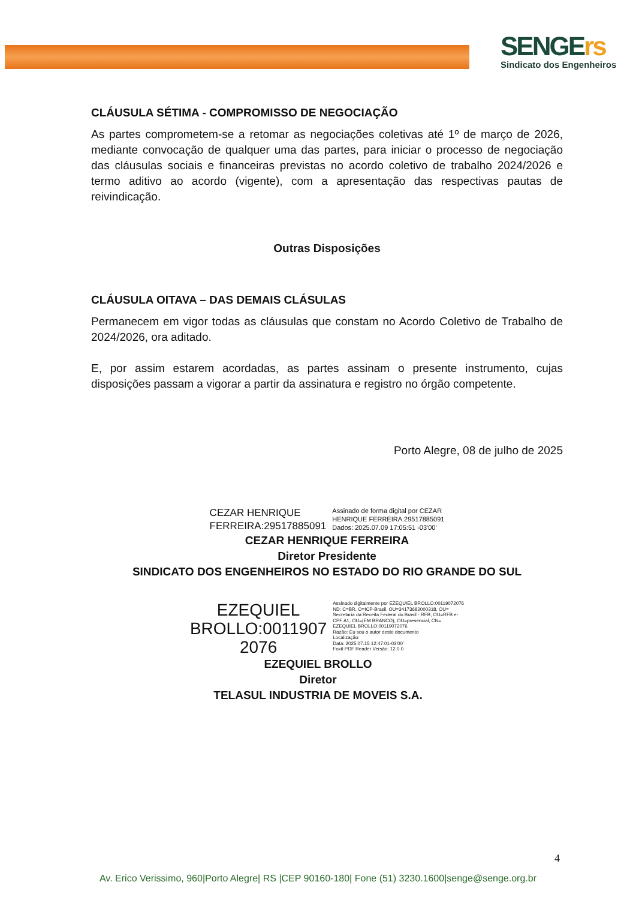SENGErs
Sindicato dos Engenheiros
CLÁUSULA SÉTIMA - COMPROMISSO DE NEGOCIAÇÃO
As partes comprometem-se a retomar as negociações coletivas até 1º de março de 2026, mediante convocação de qualquer uma das partes, para iniciar o processo de negociação das cláusulas sociais e financeiras previstas no acordo coletivo de trabalho 2024/2026 e termo aditivo ao acordo (vigente), com a apresentação das respectivas pautas de reivindicação.
Outras Disposições
CLÁUSULA OITAVA – DAS DEMAIS CLÁSULAS
Permanecem em vigor todas as cláusulas que constam no Acordo Coletivo de Trabalho de 2024/2026, ora aditado.
E, por assim estarem acordadas, as partes assinam o presente instrumento, cujas disposições passam a vigorar a partir da assinatura e registro no órgão competente.
Porto Alegre, 08 de julho de 2025
CEZAR HENRIQUE
FERREIRA:29517885091
Assinado de forma digital por CEZAR
HENRIQUE FERREIRA:29517885091
Dados: 2025.07.09 17:05:51 -03'00'
CEZAR HENRIQUE FERREIRA
Diretor Presidente
SINDICATO DOS ENGENHEIROS NO ESTADO DO RIO GRANDE DO SUL
EZEQUIEL
BROLLO:0011907
2076
Assinado digitalmente por EZEQUIEL BROLLO:00119072076
ND: C=BR, O=ICP-Brasil, OU=34173682000318, OU=
Secretaria da Receita Federal do Brasil - RFB, OU=RFB e-
CPF A1, OU=(EM BRANCO), OU=presencial, CN=
EZEQUIEL BROLLO:00119072076
Razão: Eu sou o autor deste documento
Localização:
Data: 2025.07.15 12:47:01-03'00'
Foxit PDF Reader Versão: 12.0.0
EZEQUIEL BROLLO
Diretor
TELASUL INDUSTRIA DE MOVEIS S.A.
4
Av. Erico Verissimo, 960|Porto Alegre| RS |CEP 90160-180| Fone (51) 3230.1600|senge@senge.org.br